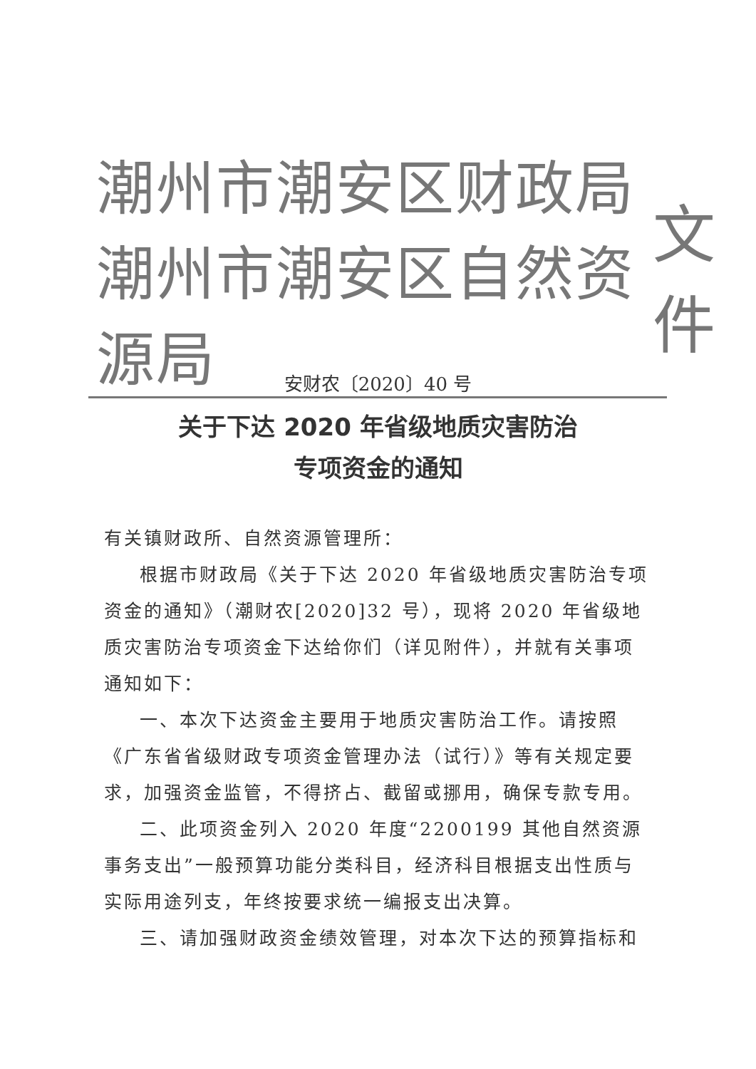潮州市潮安区财政局
潮州市潮安区自然资源局
文件
安财农〔2020〕40 号
关于下达 2020 年省级地质灾害防治
专项资金的通知
有关镇财政所、自然资源管理所：
根据市财政局《关于下达 2020 年省级地质灾害防治专项资金的通知》（潮财农[2020]32 号），现将 2020 年省级地质灾害防治专项资金下达给你们（详见附件），并就有关事项通知如下：
一、本次下达资金主要用于地质灾害防治工作。请按照《广东省省级财政专项资金管理办法（试行）》等有关规定要求，加强资金监管，不得挤占、截留或挪用，确保专款专用。
二、此项资金列入 2020 年度“2200199 其他自然资源事务支出”一般预算功能分类科目，经济科目根据支出性质与实际用途列支，年终按要求统一编报支出决算。
三、请加强财政资金绩效管理，对本次下达的预算指标和